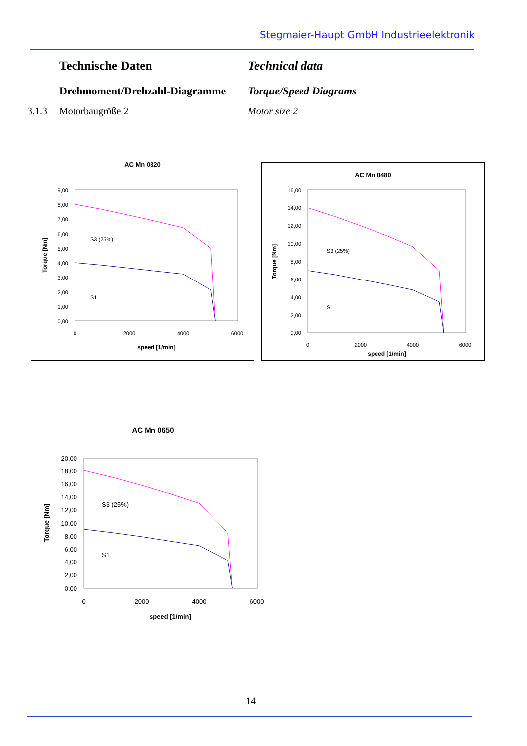Stegmaier-Haupt GmbH Industrieelektronik
Technische Daten Technical data
Drehmoment/Drehzahl-Diagramme
Torque/Speed Diagrams
3.1.3 Motorbaugröße 2 Motor size 2
AC Mn 0320
9,00
8,00
7,00
6,00
5,00
4,00
3,00
2,00
1,00
0,00
0
2000
4000
6000
speed [1/min]
Torque [Nm]
S3 (25%)
S1
AC Mn 0480
16,00
14,00
12,00
10,00
8,00
6,00
4,00
2,00
0,00
0
2000
4000
6000
speed [1/min]
Torque [Nm]
S3 (25%)
S1
AC Mn 0650
20,00
18,00
16,00
14,00
12,00
10,00
8,00
6,00
4,00
2,00
0,00
0
2000
4000
6000
speed [1/min]
Torque [Nm]
S3 (25%)
S1
14